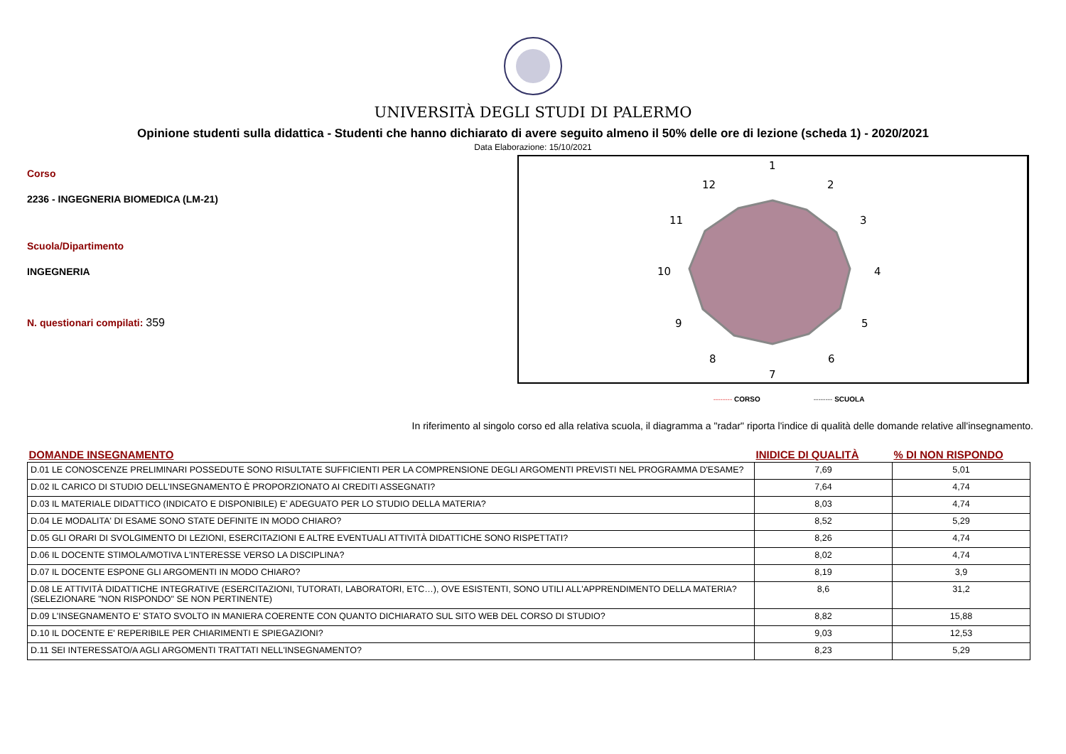UNIVERSITÀ DEGLI STUDI DI PALERMO
Opinione studenti sulla didattica - Studenti che hanno dichiarato di avere seguito almeno il 50% delle ore di lezione (scheda 1) - 2020/2021
Data Elaborazione: 15/10/2021
Corso
2236 - INGEGNERIA BIOMEDICA (LM-21)
Scuola/Dipartimento
INGEGNERIA
N. questionari compilati: 359
1
2
3
4
5
6
7
8
9
10
11
12
-------- CORSO -------- SCUOLA
In riferimento al singolo corso ed alla relativa scuola, il diagramma a "radar" riporta l'indice di qualità delle domande relative all'insegnamento.
| DOMANDE INSEGNAMENTO | INIDICE DI QUALITÀ | % DI NON RISPONDO |
| --- | --- | --- |
| D.01 LE CONOSCENZE PRELIMINARI POSSEDUTE SONO RISULTATE SUFFICIENTI PER LA COMPRENSIONE DEGLI ARGOMENTI PREVISTI NEL PROGRAMMA D'ESAME? | 7,69 | 5,01 |
| D.02 IL CARICO DI STUDIO DELL'INSEGNAMENTO È PROPORZIONATO AI CREDITI ASSEGNATI? | 7,64 | 4,74 |
| D.03 IL MATERIALE DIDATTICO (INDICATO E DISPONIBILE) E' ADEGUATO PER LO STUDIO DELLA MATERIA? | 8,03 | 4,74 |
| D.04 LE MODALITA' DI ESAME SONO STATE DEFINITE IN MODO CHIARO? | 8,52 | 5,29 |
| D.05 GLI ORARI DI SVOLGIMENTO DI LEZIONI, ESERCITAZIONI E ALTRE EVENTUALI ATTIVITÀ DIDATTICHE SONO RISPETTATI? | 8,26 | 4,74 |
| D.06 IL DOCENTE STIMOLA/MOTIVA L'INTERESSE VERSO LA DISCIPLINA? | 8,02 | 4,74 |
| D.07 IL DOCENTE ESPONE GLI ARGOMENTI IN MODO CHIARO? | 8,19 | 3,9 |
| D.08 LE ATTIVITÀ DIDATTICHE INTEGRATIVE (ESERCITAZIONI, TUTORATI, LABORATORI, ETC…), OVE ESISTENTI, SONO UTILI ALL'APPRENDIMENTO DELLA MATERIA? (SELEZIONARE "NON RISPONDO" SE NON PERTINENTE) | 8,6 | 31,2 |
| D.09 L'INSEGNAMENTO E' STATO SVOLTO IN MANIERA COERENTE CON QUANTO DICHIARATO SUL SITO WEB DEL CORSO DI STUDIO? | 8,82 | 15,88 |
| D.10 IL DOCENTE E' REPERIBILE PER CHIARIMENTI E SPIEGAZIONI? | 9,03 | 12,53 |
| D.11 SEI INTERESSATO/A AGLI ARGOMENTI TRATTATI NELL'INSEGNAMENTO? | 8,23 | 5,29 |